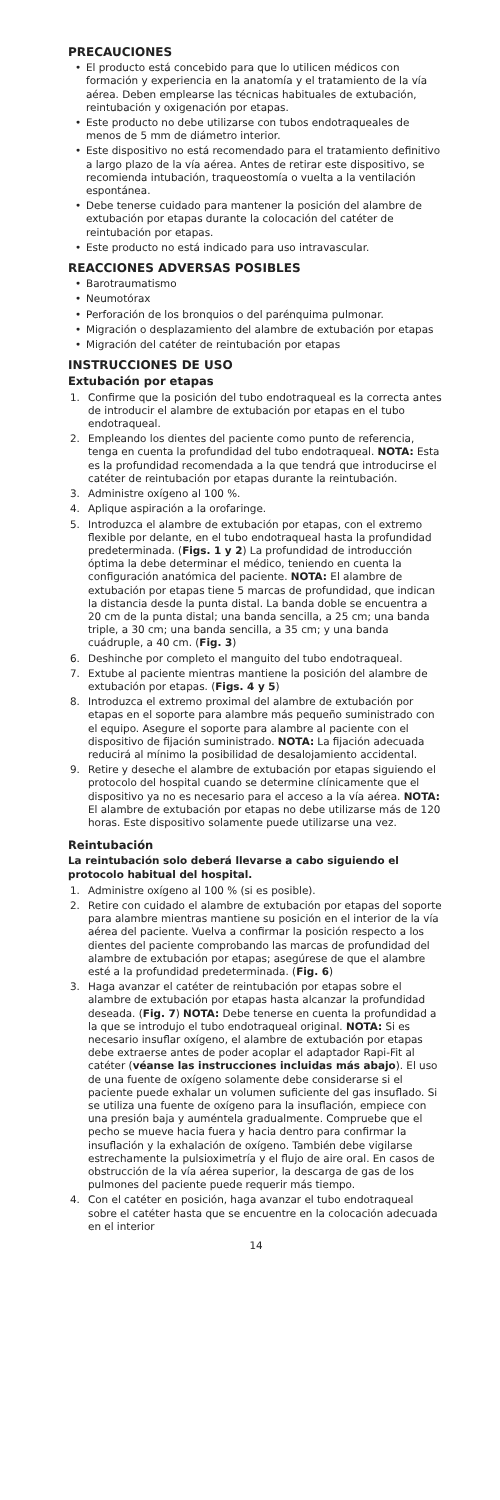PRECAUCIONES
• El producto está concebido para que lo utilicen médicos con formación y experiencia en la anatomía y el tratamiento de la vía aérea. Deben emplearse las técnicas habituales de extubación, reintubación y oxigenación por etapas.
• Este producto no debe utilizarse con tubos endotraqueales de menos de 5 mm de diámetro interior.
• Este dispositivo no está recomendado para el tratamiento definitivo a largo plazo de la vía aérea. Antes de retirar este dispositivo, se recomienda intubación, traqueostomía o vuelta a la ventilación espontánea.
• Debe tenerse cuidado para mantener la posición del alambre de extubación por etapas durante la colocación del catéter de reintubación por etapas.
• Este producto no está indicado para uso intravascular.
REACCIONES ADVERSAS POSIBLES
• Barotraumatismo
• Neumotórax
• Perforación de los bronquios o del parénquima pulmonar.
• Migración o desplazamiento del alambre de extubación por etapas
• Migración del catéter de reintubación por etapas
INSTRUCCIONES DE USO
Extubación por etapas
1. Confirme que la posición del tubo endotraqueal es la correcta antes de introducir el alambre de extubación por etapas en el tubo endotraqueal.
2. Empleando los dientes del paciente como punto de referencia, tenga en cuenta la profundidad del tubo endotraqueal. NOTA: Esta es la profundidad recomendada a la que tendrá que introducirse el catéter de reintubación por etapas durante la reintubación.
3. Administre oxígeno al 100 %.
4. Aplique aspiración a la orofaringe.
5. Introduzca el alambre de extubación por etapas, con el extremo flexible por delante, en el tubo endotraqueal hasta la profundidad predeterminada. (Figs. 1 y 2) La profundidad de introducción óptima la debe determinar el médico, teniendo en cuenta la configuración anatómica del paciente. NOTA: El alambre de extubación por etapas tiene 5 marcas de profundidad, que indican la distancia desde la punta distal. La banda doble se encuentra a 20 cm de la punta distal; una banda sencilla, a 25 cm; una banda triple, a 30 cm; una banda sencilla, a 35 cm; y una banda cuádruple, a 40 cm. (Fig. 3)
6. Deshinche por completo el manguito del tubo endotraqueal.
7. Extube al paciente mientras mantiene la posición del alambre de extubación por etapas. (Figs. 4 y 5)
8. Introduzca el extremo proximal del alambre de extubación por etapas en el soporte para alambre más pequeño suministrado con el equipo. Asegure el soporte para alambre al paciente con el dispositivo de fijación suministrado. NOTA: La fijación adecuada reducirá al mínimo la posibilidad de desalojamiento accidental.
9. Retire y deseche el alambre de extubación por etapas siguiendo el protocolo del hospital cuando se determine clínicamente que el dispositivo ya no es necesario para el acceso a la vía aérea. NOTA: El alambre de extubación por etapas no debe utilizarse más de 120 horas. Este dispositivo solamente puede utilizarse una vez.
Reintubación
La reintubación solo deberá llevarse a cabo siguiendo el protocolo habitual del hospital.
1. Administre oxígeno al 100 % (si es posible).
2. Retire con cuidado el alambre de extubación por etapas del soporte para alambre mientras mantiene su posición en el interior de la vía aérea del paciente. Vuelva a confirmar la posición respecto a los dientes del paciente comprobando las marcas de profundidad del alambre de extubación por etapas; asegúrese de que el alambre esté a la profundidad predeterminada. (Fig. 6)
3. Haga avanzar el catéter de reintubación por etapas sobre el alambre de extubación por etapas hasta alcanzar la profundidad deseada. (Fig. 7) NOTA: Debe tenerse en cuenta la profundidad a la que se introdujo el tubo endotraqueal original. NOTA: Si es necesario insuflar oxígeno, el alambre de extubación por etapas debe extraerse antes de poder acoplar el adaptador Rapi-Fit al catéter (véanse las instrucciones incluidas más abajo). El uso de una fuente de oxígeno solamente debe considerarse si el paciente puede exhalar un volumen suficiente del gas insuflado. Si se utiliza una fuente de oxígeno para la insuflación, empiece con una presión baja y auméntela gradualmente. Compruebe que el pecho se mueve hacia fuera y hacia dentro para confirmar la insuflación y la exhalación de oxígeno. También debe vigilarse estrechamente la pulsioximetría y el flujo de aire oral. En casos de obstrucción de la vía aérea superior, la descarga de gas de los pulmones del paciente puede requerir más tiempo.
4. Con el catéter en posición, haga avanzar el tubo endotraqueal sobre el catéter hasta que se encuentre en la colocación adecuada en el interior
14